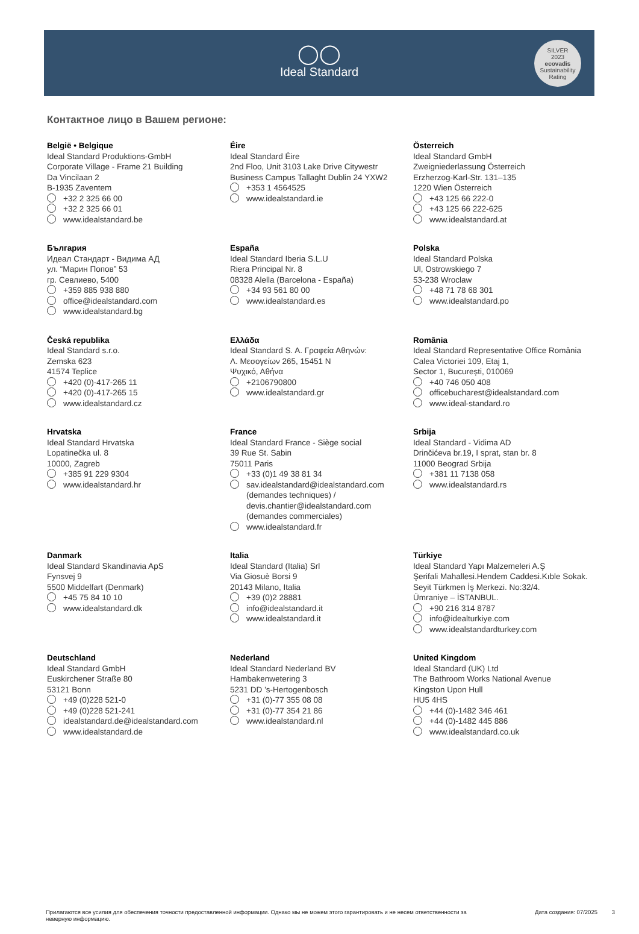◯◯
Ideal Standard
SILVER
2023
ecovadis
Sustainability Rating
Контактное лицо в Вашем регионе:
België • Belgique
Ideal Standard Produktions-GmbH
Corporate Village - Frame 21 Building
Da Vincilaan 2
B-1935 Zaventem
+32 2 325 66 00
+32 2 325 66 01
www.idealstandard.be
Éire
Ideal Standard Éire
2nd Floo, Unit 3103 Lake Drive Citywestr
Business Campus Tallaght Dublin 24 YXW2
+353 1 4564525
www.idealstandard.ie
Österreich
Ideal Standard GmbH
Zweigniederlassung Österreich
Erzherzog-Karl-Str. 131–135
1220 Wien Österreich
+43 125 66 222-0
+43 125 66 222-625
www.idealstandard.at
България
Идеал Стандарт - Видима АД
ул. “Марин Попов” 53
гр. Севлиево, 5400
+359 885 938 880
office@idealstandard.com
www.idealstandard.bg
España
Ideal Standard Iberia S.L.U
Riera Principal Nr. 8
08328 Alella (Barcelona - España)
+34 93 561 80 00
www.idealstandard.es
Polska
Ideal Standard Polska
Ul, Ostrowskiego 7
53-238 Wroclaw
+48 71 78 68 301
www.idealstandard.po
Česká republika
Ideal Standard s.r.o.
Zemska 623
41574 Teplice
+420 (0)-417-265 11
+420 (0)-417-265 15
www.idealstandard.cz
Ελλάδα
Ideal Standard S. A. Γραφεία Αθηνών:
Λ. Μεσογείων 265, 15451 Ν
Ψυχικό, Αθήνα
+2106790800
www.idealstandard.gr
România
Ideal Standard Representative Office România
Calea Victoriei 109, Etaj 1,
Sector 1, București, 010069
+40 746 050 408
officebucharest@idealstandard.com
www.ideal-standard.ro
Hrvatska
Ideal Standard Hrvatska
Lopatinečka ul. 8
10000, Zagreb
+385 91 229 9304
www.idealstandard.hr
France
Ideal Standard France - Siège social
39 Rue St. Sabin
75011 Paris
+33 (0)1 49 38 81 34
sav.idealstandard@idealstandard.com
(demandes techniques) /
devis.chantier@idealstandard.com
(demandes commerciales)
www.idealstandard.fr
Srbija
Ideal Standard - Vidima AD
Drinčićeva br.19, I sprat, stan br. 8
11000 Beograd Srbija
+381 11 7138 058
www.idealstandard.rs
Danmark
Ideal Standard Skandinavia ApS
Fynsvej 9
5500 Middelfart (Denmark)
+45 75 84 10 10
www.idealstandard.dk
Italia
Ideal Standard (Italia) Srl
Via Giosuè Borsi 9
20143 Milano, Italia
+39 (0)2 28881
info@idealstandard.it
www.idealstandard.it
Türkiye
Ideal Standard Yapı Malzemeleri A.Ş
Şerifali Mahallesi.Hendem Caddesi.Kıble Sokak.
Seyit Türkmen İş Merkezi. No:32/4.
Ümraniye – İSTANBUL.
+90 216 314 8787
info@idealturkiye.com
www.idealstandardturkey.com
Deutschland
Ideal Standard GmbH
Euskirchener Straße 80
53121 Bonn
+49 (0)228 521-0
+49 (0)228 521-241
idealstandard.de@idealstandard.com
www.idealstandard.de
Nederland
Ideal Standard Nederland BV
Hambakenwetering 3
5231 DD ’s-Hertogenbosch
+31 (0)-77 355 08 08
+31 (0)-77 354 21 86
www.idealstandard.nl
United Kingdom
Ideal Standard (UK) Ltd
The Bathroom Works National Avenue
Kingston Upon Hull
HU5 4HS
+44 (0)-1482 346 461
+44 (0)-1482 445 886
www.idealstandard.co.uk
Прилагаются все усилия для обеспечения точности предоставленной информации. Однако мы не можем этого гарантировать и не несем ответственности за неверную информацию.
Дата создания: 07/2025 3